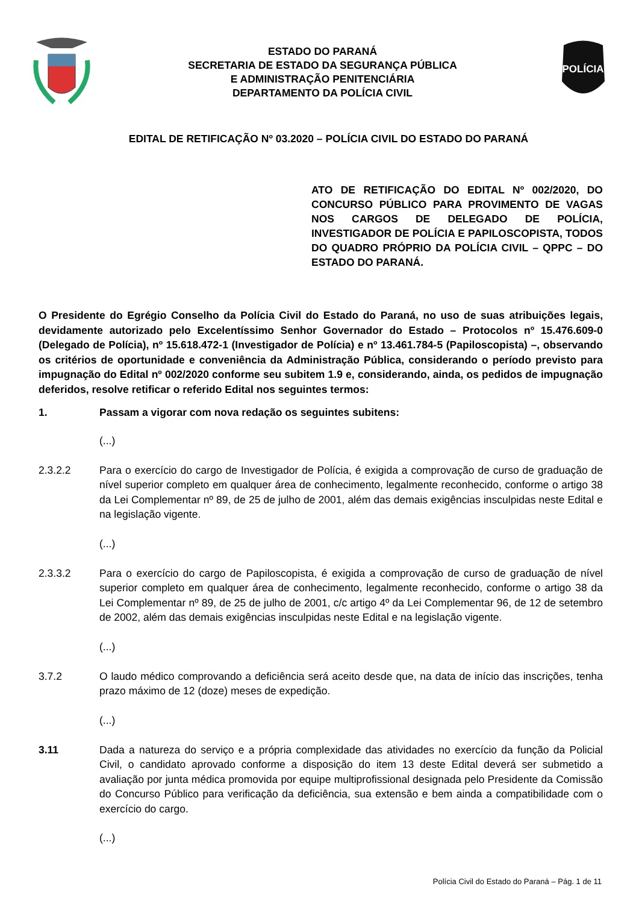ESTADO DO PARANÁ
SECRETARIA DE ESTADO DA SEGURANÇA PÚBLICA
E ADMINISTRAÇÃO PENITENCIÁRIA
DEPARTAMENTO DA POLÍCIA CIVIL
POLÍCIA
EDITAL DE RETIFICAÇÃO Nº 03.2020 – POLÍCIA CIVIL DO ESTADO DO PARANÁ
ATO DE RETIFICAÇÃO DO EDITAL Nº 002/2020, DO CONCURSO PÚBLICO PARA PROVIMENTO DE VAGAS NOS CARGOS DE DELEGADO DE POLÍCIA, INVESTIGADOR DE POLÍCIA E PAPILOSCOPISTA, TODOS DO QUADRO PRÓPRIO DA POLÍCIA CIVIL – QPPC – DO ESTADO DO PARANÁ.
O Presidente do Egrégio Conselho da Polícia Civil do Estado do Paraná, no uso de suas atribuições legais, devidamente autorizado pelo Excelentíssimo Senhor Governador do Estado – Protocolos nº 15.476.609-0 (Delegado de Polícia), nº 15.618.472-1 (Investigador de Polícia) e nº 13.461.784-5 (Papiloscopista) –, observando os critérios de oportunidade e conveniência da Administração Pública, considerando o período previsto para impugnação do Edital nº 002/2020 conforme seu subitem 1.9 e, considerando, ainda, os pedidos de impugnação deferidos, resolve retificar o referido Edital nos seguintes termos:
1. Passam a vigorar com nova redação os seguintes subitens:
(...)
2.3.2.2 Para o exercício do cargo de Investigador de Polícia, é exigida a comprovação de curso de graduação de nível superior completo em qualquer área de conhecimento, legalmente reconhecido, conforme o artigo 38 da Lei Complementar nº 89, de 25 de julho de 2001, além das demais exigências insculpidas neste Edital e na legislação vigente.
(...)
2.3.3.2 Para o exercício do cargo de Papiloscopista, é exigida a comprovação de curso de graduação de nível superior completo em qualquer área de conhecimento, legalmente reconhecido, conforme o artigo 38 da Lei Complementar nº 89, de 25 de julho de 2001, c/c artigo 4º da Lei Complementar 96, de 12 de setembro de 2002, além das demais exigências insculpidas neste Edital e na legislação vigente.
(...)
3.7.2 O laudo médico comprovando a deficiência será aceito desde que, na data de início das inscrições, tenha prazo máximo de 12 (doze) meses de expedição.
(...)
3.11 Dada a natureza do serviço e a própria complexidade das atividades no exercício da função da Policial Civil, o candidato aprovado conforme a disposição do item 13 deste Edital deverá ser submetido a avaliação por junta médica promovida por equipe multiprofissional designada pelo Presidente da Comissão do Concurso Público para verificação da deficiência, sua extensão e bem ainda a compatibilidade com o exercício do cargo.
(...)
Polícia Civil do Estado do Paraná – Pág. 1 de 11